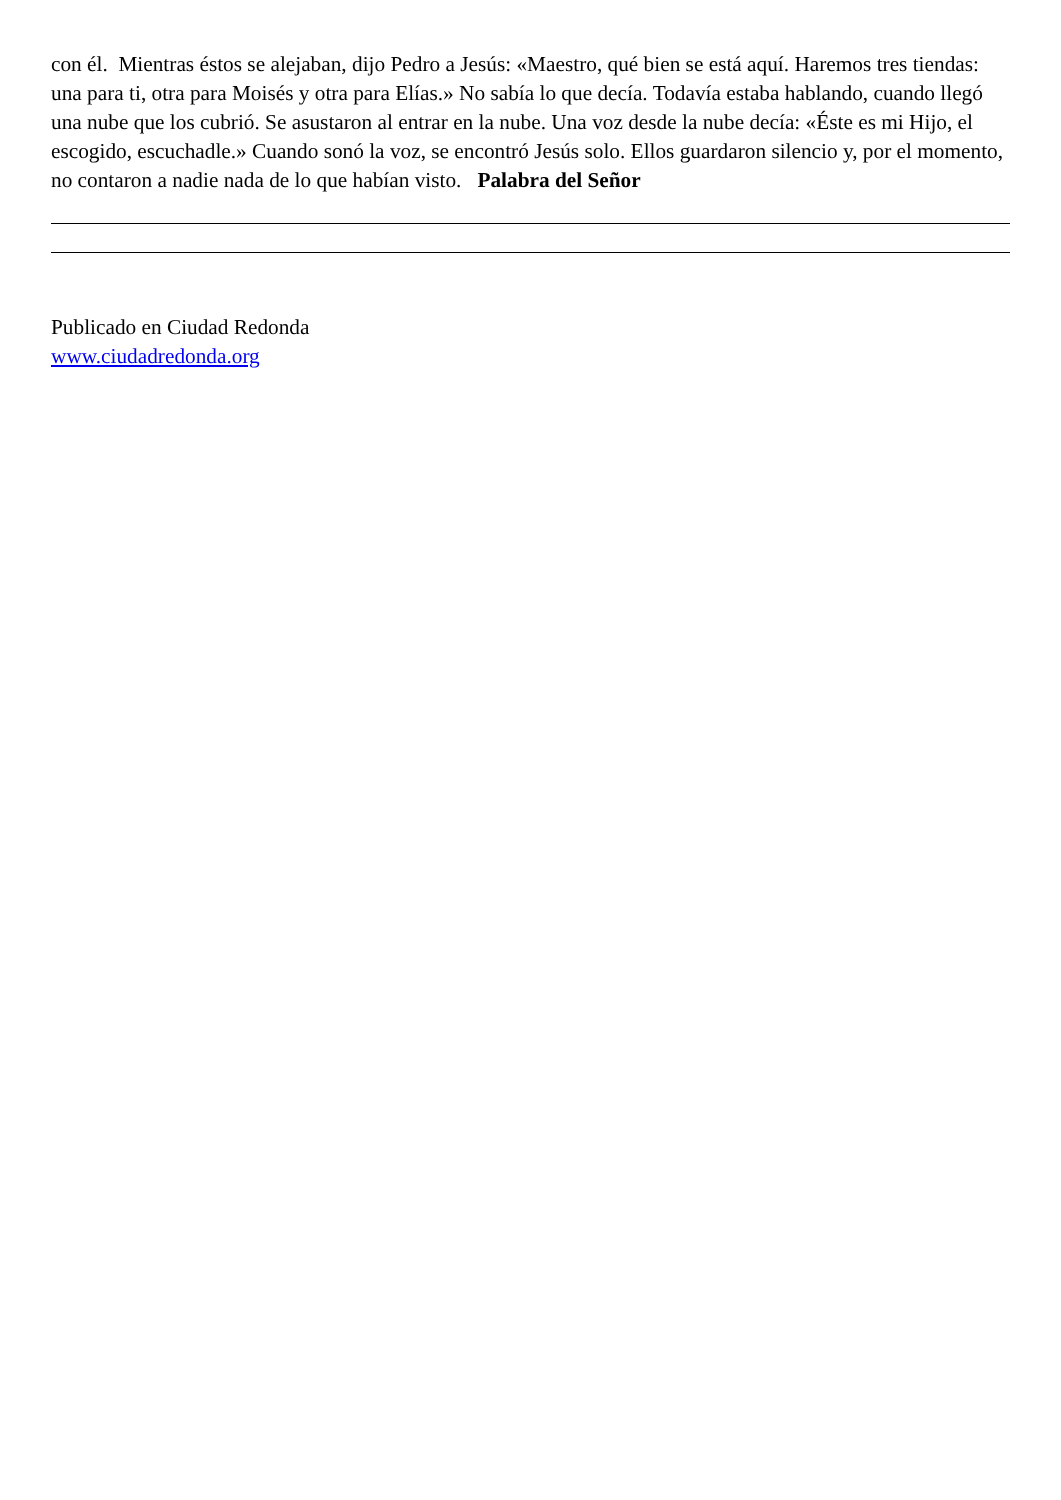con él. Mientras éstos se alejaban, dijo Pedro a Jesús: «Maestro, qué bien se está aquí. Haremos tres tiendas: una para ti, otra para Moisés y otra para Elías.» No sabía lo que decía. Todavía estaba hablando, cuando llegó una nube que los cubrió. Se asustaron al entrar en la nube. Una voz desde la nube decía: «Éste es mi Hijo, el escogido, escuchadle.» Cuando sonó la voz, se encontró Jesús solo. Ellos guardaron silencio y, por el momento, no contaron a nadie nada de lo que habían visto. Palabra del Señor
Publicado en Ciudad Redonda
www.ciudadredonda.org